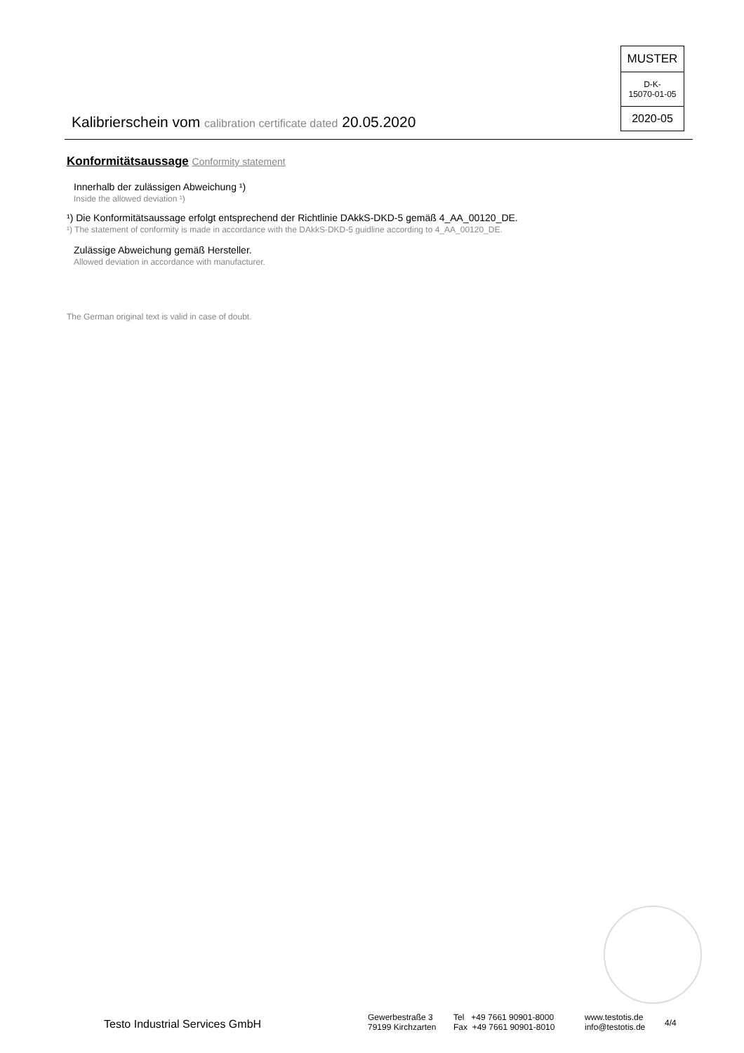MUSTER
D-K-
15070-01-05
2020-05
Kalibrierschein vom calibration certificate dated 20.05.2020
Konformitätsaussage Conformity statement
Innerhalb der zulässigen Abweichung ¹)
Inside the allowed deviation ¹)
¹) Die Konformitätsaussage erfolgt entsprechend der Richtlinie DAkkS-DKD-5 gemäß 4_AA_00120_DE.
¹) The statement of conformity is made in accordance with the DAkkS-DKD-5 guidline according to 4_AA_00120_DE.
Zulässige Abweichung gemäß Hersteller.
Allowed deviation in accordance with manufacturer.
The German original text is valid in case of doubt.
Testo Industrial Services GmbH
Gewerbestraße 3
79199 Kirchzarten
Tel +49 7661 90901-8000
Fax +49 7661 90901-8010
www.testotis.de
info@testotis.de
4/4